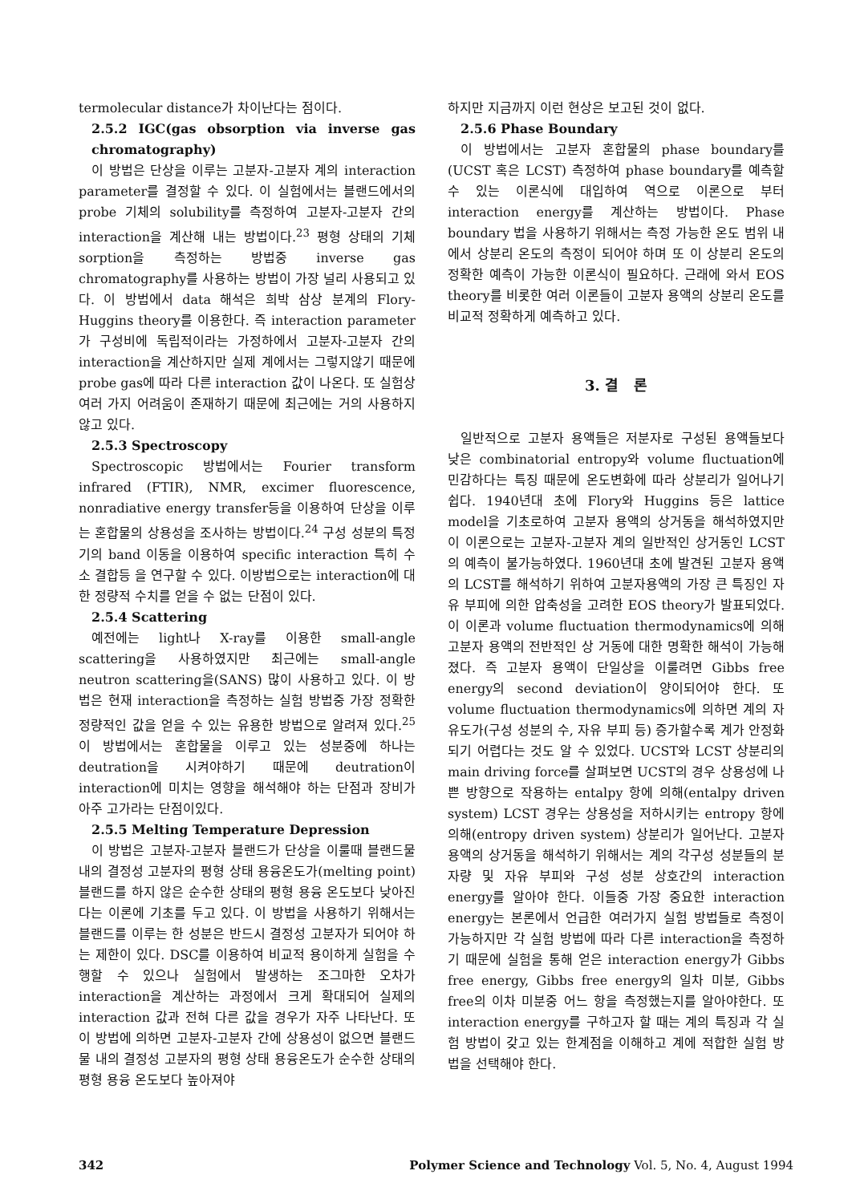termolecular distance가 차이난다는 점이다.
2.5.2 IGC(gas obsorption via inverse gas chromatography)
이 방법은 단상을 이루는 고분자-고분자 계의 interaction parameter를 결정할 수 있다. 이 실험에서는 블랜드에서의 probe 기체의 solubility를 측정하여 고분자-고분자 간의 interaction을 계산해 내는 방법이다.<sup>23</sup> 평형 상태의 기체 sorption을 측정하는 방법중 inverse gas chromatography를 사용하는 방법이 가장 널리 사용되고 있다. 이 방법에서 data 해석은 희박 삼상 분계의 Flory-Huggins theory를 이용한다. 즉 interaction parameter가 구성비에 독립적이라는 가정하에서 고분자-고분자 간의 interaction을 계산하지만 실제 계에서는 그렇지않기 때문에 probe gas에 따라 다른 interaction 값이 나온다. 또 실험상 여러 가지 어려움이 존재하기 때문에 최근에는 거의 사용하지 않고 있다.
2.5.3 Spectroscopy
Spectroscopic 방법에서는 Fourier transform infrared (FTIR), NMR, excimer fluorescence, nonradiative energy transfer등을 이용하여 단상을 이루는 혼합물의 상용성을 조사하는 방법이다.<sup>24</sup> 구성 성분의 특정기의 band 이동을 이용하여 specific interaction 특히 수소 결합등 을 연구할 수 있다. 이방법으로는 interaction에 대한 정량적 수치를 얻을 수 없는 단점이 있다.
2.5.4 Scattering
예전에는 light나 X-ray를 이용한 small-angle scattering을 사용하였지만 최근에는 small-angle neutron scattering을(SANS) 많이 사용하고 있다. 이 방법은 현재 interaction을 측정하는 실험 방법중 가장 정확한 정량적인 값을 얻을 수 있는 유용한 방법으로 알려져 있다.<sup>25</sup> 이 방법에서는 혼합물을 이루고 있는 성분중에 하나는 deutration을 시켜야하기 때문에 deutration이 interaction에 미치는 영향을 해석해야 하는 단점과 장비가 아주 고가라는 단점이있다.
2.5.5 Melting Temperature Depression
이 방법은 고분자-고분자 블랜드가 단상을 이룰때 블랜드물 내의 결정성 고분자의 평형 상태 용융온도가(melting point) 블랜드를 하지 않은 순수한 상태의 평형 용융 온도보다 낮아진다는 이론에 기초를 두고 있다. 이 방법을 사용하기 위해서는 블랜드를 이루는 한 성분은 반드시 결정성 고분자가 되어야 하는 제한이 있다. DSC를 이용하여 비교적 용이하게 실험을 수행할 수 있으나 실험에서 발생하는 조그마한 오차가 interaction을 계산하는 과정에서 크게 확대되어 실제의 interaction 값과 전혀 다른 값을 경우가 자주 나타난다. 또 이 방법에 의하면 고분자-고분자 간에 상용성이 없으면 블랜드물 내의 결정성 고분자의 평형 상태 용융온도가 순수한 상태의 평형 용융 온도보다 높아져야
하지만 지금까지 이런 현상은 보고된 것이 없다.
2.5.6 Phase Boundary
이 방법에서는 고분자 혼합물의 phase boundary를 (UCST 혹은 LCST) 측정하여 phase boundary를 예측할 수 있는 이론식에 대입하여 역으로 이론으로 부터 interaction energy를 계산하는 방법이다. Phase boundary 법을 사용하기 위해서는 측정 가능한 온도 범위 내에서 상분리 온도의 측정이 되어야 하며 또 이 상분리 온도의 정확한 예측이 가능한 이론식이 필요하다. 근래에 와서 EOS theory를 비롯한 여러 이론들이 고분자 용액의 상분리 온도를 비교적 정확하게 예측하고 있다.
3. 결 론
일반적으로 고분자 용액들은 저분자로 구성된 용액들보다 낮은 combinatorial entropy와 volume fluctuation에 민감하다는 특징 때문에 온도변화에 따라 상분리가 일어나기 쉽다. 1940년대 초에 Flory와 Huggins 등은 lattice model을 기초로하여 고분자 용액의 상거동을 해석하였지만 이 이론으로는 고분자-고분자 계의 일반적인 상거동인 LCST의 예측이 불가능하였다. 1960년대 초에 발견된 고분자 용액의 LCST를 해석하기 위하여 고분자용액의 가장 큰 특징인 자유 부피에 의한 압축성을 고려한 EOS theory가 발표되었다. 이 이론과 volume fluctuation thermodynamics에 의해 고분자 용액의 전반적인 상 거동에 대한 명확한 해석이 가능해졌다. 즉 고분자 용액이 단일상을 이룰려면 Gibbs free energy의 second deviation이 양이되어야 한다. 또 volume fluctuation thermodynamics에 의하면 계의 자유도가(구성 성분의 수, 자유 부피 등) 증가할수록 계가 안정화되기 어렵다는 것도 알 수 있었다. UCST와 LCST 상분리의 main driving force를 살펴보면 UCST의 경우 상용성에 나쁜 방향으로 작용하는 entalpy 항에 의해(entalpy driven system) LCST 경우는 상용성을 저하시키는 entropy 항에 의해(entropy driven system) 상분리가 일어난다. 고분자 용액의 상거동을 해석하기 위해서는 계의 각구성 성분들의 분자량 및 자유 부피와 구성 성분 상호간의 interaction energy를 알아야 한다. 이들중 가장 중요한 interaction energy는 본론에서 언급한 여러가지 실험 방법들로 측정이 가능하지만 각 실험 방법에 따라 다른 interaction을 측정하기 때문에 실험을 통해 얻은 interaction energy가 Gibbs free energy, Gibbs free energy의 일차 미분, Gibbs free의 이차 미분중 어느 항을 측정했는지를 알아야한다. 또 interaction energy를 구하고자 할 때는 계의 특징과 각 실험 방법이 갖고 있는 한계점을 이해하고 계에 적합한 실험 방법을 선택해야 한다.
342 Polymer Science and Technology Vol. 5, No. 4, August 1994